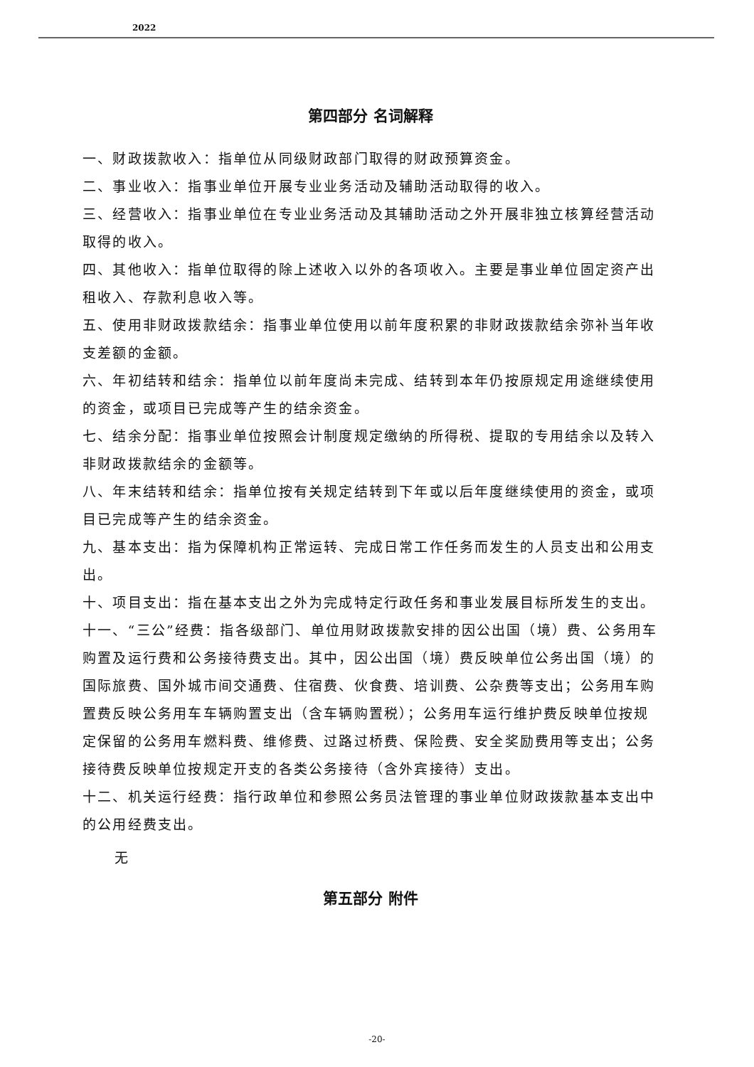2022
第四部分 名词解释
一、财政拨款收入：指单位从同级财政部门取得的财政预算资金。
二、事业收入：指事业单位开展专业业务活动及辅助活动取得的收入。
三、经营收入：指事业单位在专业业务活动及其辅助活动之外开展非独立核算经营活动取得的收入。
四、其他收入：指单位取得的除上述收入以外的各项收入。主要是事业单位固定资产出租收入、存款利息收入等。
五、使用非财政拨款结余：指事业单位使用以前年度积累的非财政拨款结余弥补当年收支差额的金额。
六、年初结转和结余：指单位以前年度尚未完成、结转到本年仍按原规定用途继续使用的资金，或项目已完成等产生的结余资金。
七、结余分配：指事业单位按照会计制度规定缴纳的所得税、提取的专用结余以及转入非财政拨款结余的金额等。
八、年末结转和结余：指单位按有关规定结转到下年或以后年度继续使用的资金，或项目已完成等产生的结余资金。
九、基本支出：指为保障机构正常运转、完成日常工作任务而发生的人员支出和公用支出。
十、项目支出：指在基本支出之外为完成特定行政任务和事业发展目标所发生的支出。
十一、“三公”经费：指各级部门、单位用财政拨款安排的因公出国（境）费、公务用车购置及运行费和公务接待费支出。其中，因公出国（境）费反映单位公务出国（境）的国际旅费、国外城市间交通费、住宿费、伙食费、培训费、公杂费等支出；公务用车购置费反映公务用车车辆购置支出（含车辆购置税）；公务用车运行维护费反映单位按规定保留的公务用车燃料费、维修费、过路过桥费、保险费、安全奖励费用等支出；公务接待费反映单位按规定开支的各类公务接待（含外宾接待）支出。
十二、机关运行经费：指行政单位和参照公务员法管理的事业单位财政拨款基本支出中的公用经费支出。
无
第五部分 附件
-20-